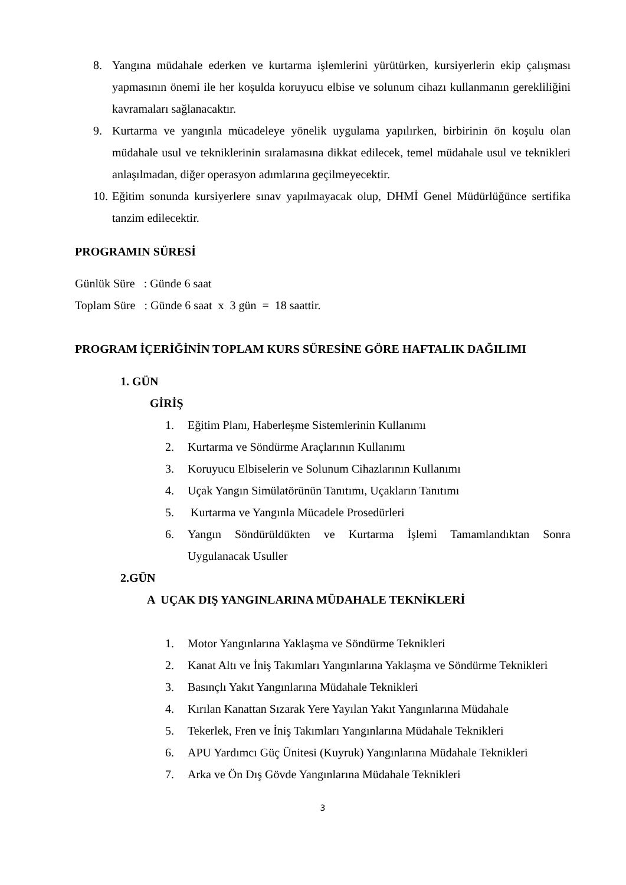8. Yangına müdahale ederken ve kurtarma işlemlerini yürütürken, kursiyerlerin ekip çalışması yapmasının önemi ile her koşulda koruyucu elbise ve solunum cihazı kullanmanın gerekliliğini kavramaları sağlanacaktır.
9. Kurtarma ve yangınla mücadeleye yönelik uygulama yapılırken, birbirinin ön koşulu olan müdahale usul ve tekniklerinin sıralamasına dikkat edilecek, temel müdahale usul ve teknikleri anlaşılmadan, diğer operasyon adımlarına geçilmeyecektir.
10. Eğitim sonunda kursiyerlere sınav yapılmayacak olup, DHMİ Genel Müdürlüğünce sertifika tanzim edilecektir.
PROGRAMIN SÜRESİ
Günlük Süre : Günde 6 saat
Toplam Süre : Günde 6 saat x 3 gün = 18 saattir.
PROGRAM İÇERİĞİNİN TOPLAM KURS SÜRESİNE GÖRE HAFTALIK DAĞILIMI
1. GÜN
GİRİŞ
1. Eğitim Planı, Haberleşme Sistemlerinin Kullanımı
2. Kurtarma ve Söndürme Araçlarının Kullanımı
3. Koruyucu Elbiselerin ve Solunum Cihazlarının Kullanımı
4. Uçak Yangın Simülatörünün Tanıtımı, Uçakların Tanıtımı
5. Kurtarma ve Yangınla Mücadele Prosedürleri
6. Yangın Söndürüldükten ve Kurtarma İşlemi Tamamlandıktan Sonra Uygulanacak Usuller
2.GÜN
A UÇAK DIŞ YANGINLARINA MÜDAHALE TEKNİKLERİ
1. Motor Yangınlarına Yaklaşma ve Söndürme Teknikleri
2. Kanat Altı ve İniş Takımları Yangınlarına Yaklaşma ve Söndürme Teknikleri
3. Basınçlı Yakıt Yangınlarına Müdahale Teknikleri
4. Kırılan Kanattan Sızarak Yere Yayılan Yakıt Yangınlarına Müdahale
5. Tekerlek, Fren ve İniş Takımları Yangınlarına Müdahale Teknikleri
6. APU Yardımcı Güç Ünitesi (Kuyruk) Yangınlarına Müdahale Teknikleri
7. Arka ve Ön Dış Gövde Yangınlarına Müdahale Teknikleri
3